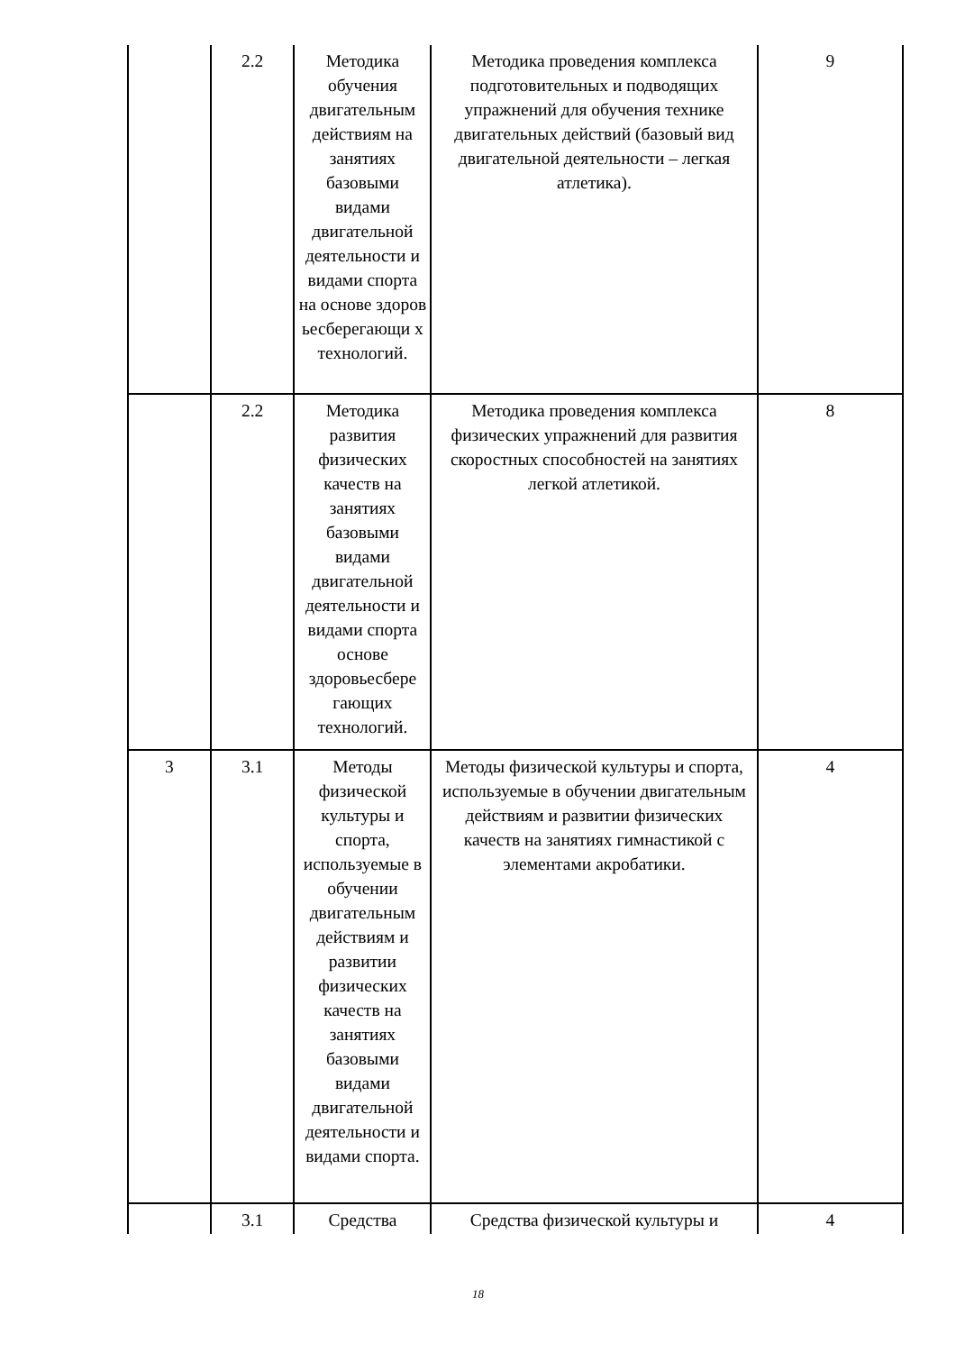| | 2.2 | Методика обучения двигательным действиям на занятиях базовыми видами двигательной деятельности и видами спорта на основе здоров ьесберегающи х технологий. | Методика проведения комплекса подготовительных и подводящих упражнений для обучения технике двигательных действий (базовый вид двигательной деятельности – легкая атлетика). | 9 |
| | 2.2 | Методика развития физических качеств на занятиях базовыми видами двигательной деятельности и видами спорта основе здоровьесбере гающих технологий. | Методика проведения комплекса физических упражнений для развития скоростных способностей на занятиях легкой атлетикой. | 8 |
| 3 | 3.1 | Методы физической культуры и спорта, используемые в обучении двигательным действиям и развитии физических качеств на занятиях базовыми видами двигательной деятельности и видами спорта. | Методы физической культуры и спорта, используемые в обучении двигательным действиям и развитии физических качеств на занятиях гимнастикой с элементами акробатики. | 4 |
| | 3.1 | Средства | Средства физической культуры и | 4 |
18